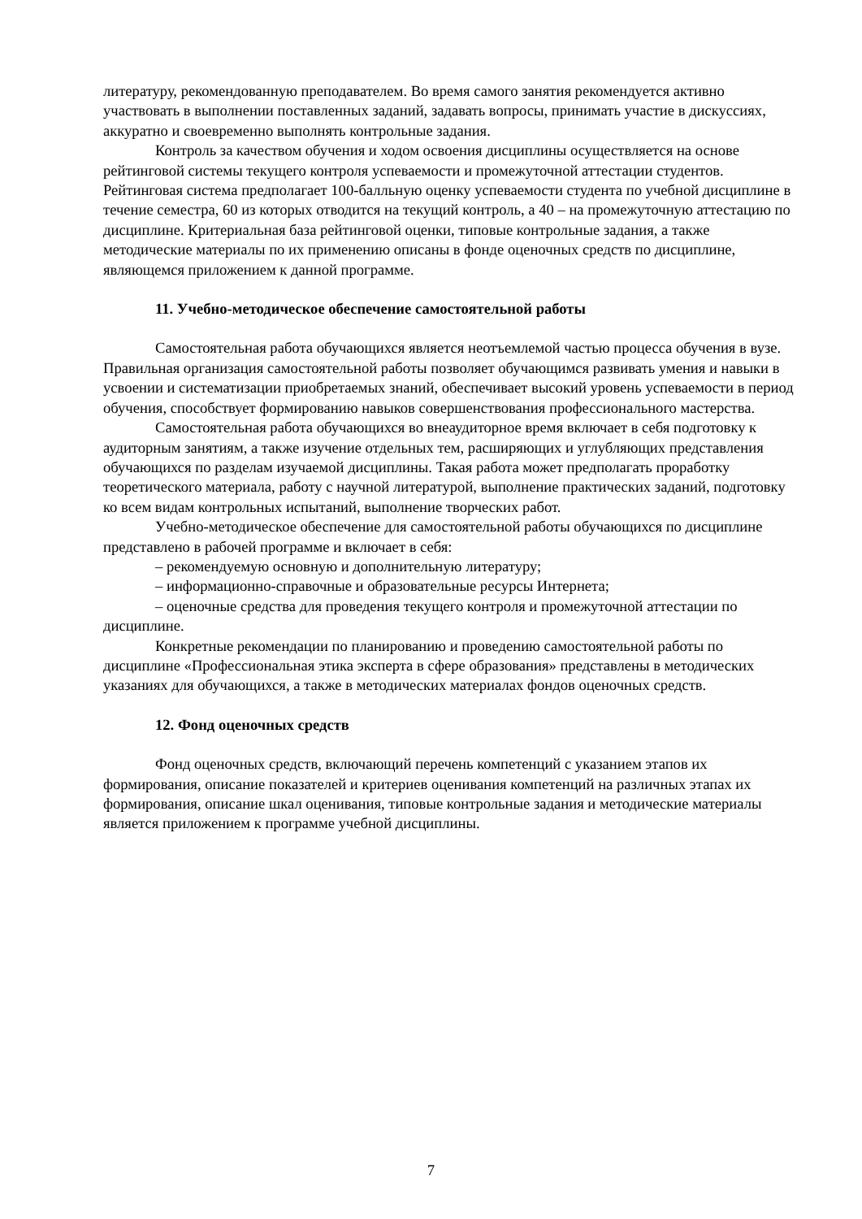литературу, рекомендованную преподавателем. Во время самого занятия рекомендуется активно участвовать в выполнении поставленных заданий, задавать вопросы, принимать участие в дискуссиях, аккуратно и своевременно выполнять контрольные задания.
Контроль за качеством обучения и ходом освоения дисциплины осуществляется на основе рейтинговой системы текущего контроля успеваемости и промежуточной аттестации студентов. Рейтинговая система предполагает 100-балльную оценку успеваемости студента по учебной дисциплине в течение семестра, 60 из которых отводится на текущий контроль, а 40 – на промежуточную аттестацию по дисциплине. Критериальная база рейтинговой оценки, типовые контрольные задания, а также методические материалы по их применению описаны в фонде оценочных средств по дисциплине, являющемся приложением к данной программе.
11. Учебно-методическое обеспечение самостоятельной работы
Самостоятельная работа обучающихся является неотъемлемой частью процесса обучения в вузе. Правильная организация самостоятельной работы позволяет обучающимся развивать умения и навыки в усвоении и систематизации приобретаемых знаний, обеспечивает высокий уровень успеваемости в период обучения, способствует формированию навыков совершенствования профессионального мастерства.
Самостоятельная работа обучающихся во внеаудиторное время включает в себя подготовку к аудиторным занятиям, а также изучение отдельных тем, расширяющих и углубляющих представления обучающихся по разделам изучаемой дисциплины. Такая работа может предполагать проработку теоретического материала, работу с научной литературой, выполнение практических заданий, подготовку ко всем видам контрольных испытаний, выполнение творческих работ.
Учебно-методическое обеспечение для самостоятельной работы обучающихся по дисциплине представлено в рабочей программе и включает в себя:
– рекомендуемую основную и дополнительную литературу;
– информационно-справочные и образовательные ресурсы Интернета;
– оценочные средства для проведения текущего контроля и промежуточной аттестации по дисциплине.
Конкретные рекомендации по планированию и проведению самостоятельной работы по дисциплине «Профессиональная этика эксперта в сфере образования» представлены в методических указаниях для обучающихся, а также в методических материалах фондов оценочных средств.
12. Фонд оценочных средств
Фонд оценочных средств, включающий перечень компетенций с указанием этапов их формирования, описание показателей и критериев оценивания компетенций на различных этапах их формирования, описание шкал оценивания, типовые контрольные задания и методические материалы является приложением к программе учебной дисциплины.
7